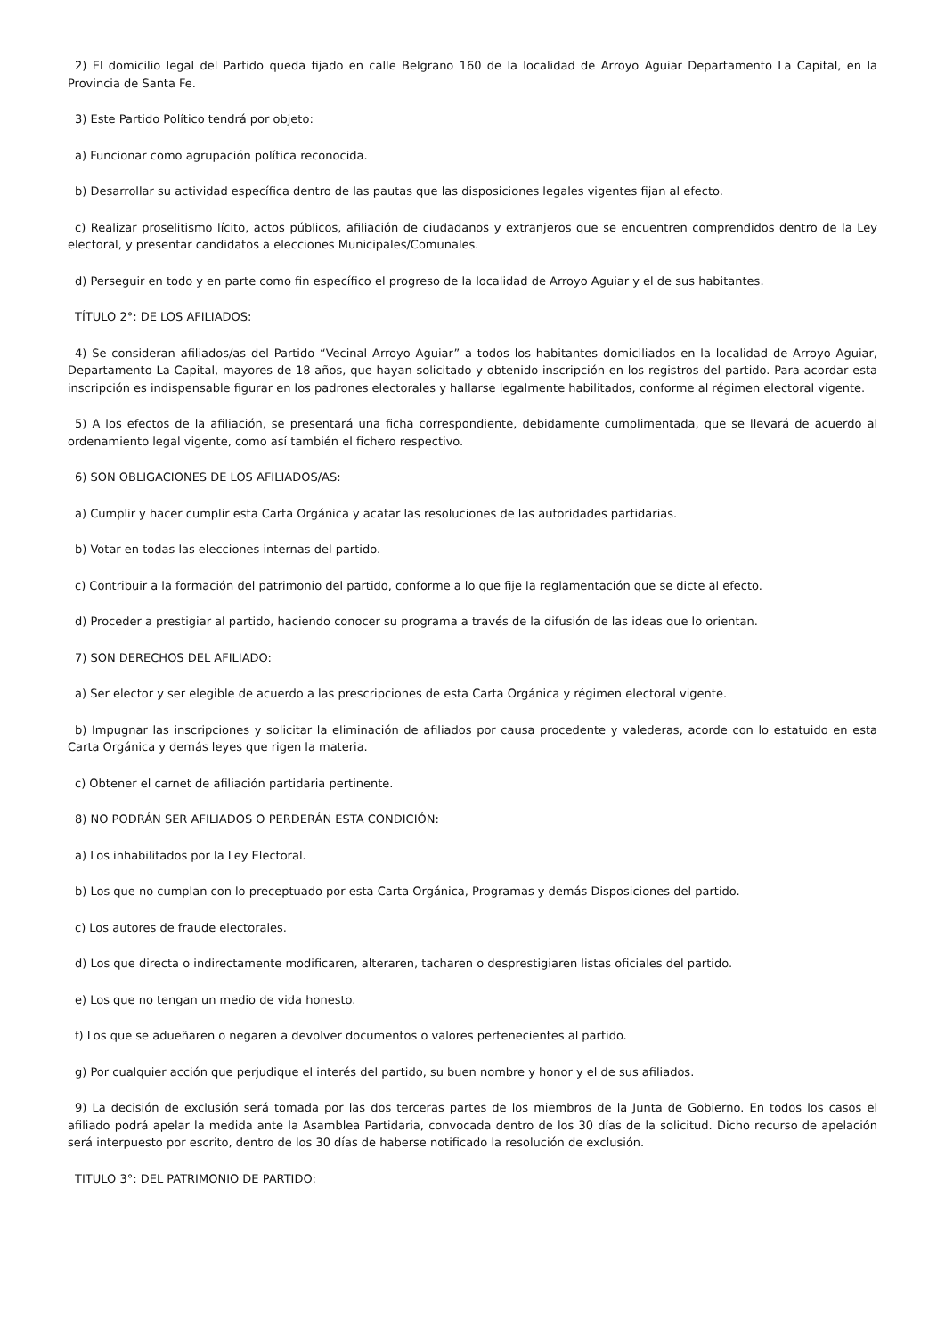2) El domicilio legal del Partido queda fijado en calle Belgrano 160 de la localidad de Arroyo Aguiar Departamento La Capital, en la Provincia de Santa Fe.
3) Este Partido Político tendrá por objeto:
a) Funcionar como agrupación política reconocida.
b) Desarrollar su actividad específica dentro de las pautas que las disposiciones legales vigentes fijan al efecto.
c) Realizar proselitismo lícito, actos públicos, afiliación de ciudadanos y extranjeros que se encuentren comprendidos dentro de la Ley electoral, y presentar candidatos a elecciones Municipales/Comunales.
d) Perseguir en todo y en parte como fin específico el progreso de la localidad de Arroyo Aguiar y el de sus habitantes.
TÍTULO 2°: DE LOS AFILIADOS:
4) Se consideran afiliados/as del Partido “Vecinal Arroyo Aguiar” a todos los habitantes domiciliados en la localidad de Arroyo Aguiar, Departamento La Capital, mayores de 18 años, que hayan solicitado y obtenido inscripción en los registros del partido. Para acordar esta inscripción es indispensable figurar en los padrones electorales y hallarse legalmente habilitados, conforme al régimen electoral vigente.
5) A los efectos de la afiliación, se presentará una ficha correspondiente, debidamente cumplimentada, que se llevará de acuerdo al ordenamiento legal vigente, como así también el fichero respectivo.
6) SON OBLIGACIONES DE LOS AFILIADOS/AS:
a) Cumplir y hacer cumplir esta Carta Orgánica y acatar las resoluciones de las autoridades partidarias.
b) Votar en todas las elecciones internas del partido.
c) Contribuir a la formación del patrimonio del partido, conforme a lo que fije la reglamentación que se dicte al efecto.
d) Proceder a prestigiar al partido, haciendo conocer su programa a través de la difusión de las ideas que lo orientan.
7) SON DERECHOS DEL AFILIADO:
a) Ser elector y ser elegible de acuerdo a las prescripciones de esta Carta Orgánica y régimen electoral vigente.
b) Impugnar las inscripciones y solicitar la eliminación de afiliados por causa procedente y valederas, acorde con lo estatuido en esta Carta Orgánica y demás leyes que rigen la materia.
c) Obtener el carnet de afiliación partidaria pertinente.
8) NO PODRÁN SER AFILIADOS O PERDERÁN ESTA CONDICIÓN:
a) Los inhabilitados por la Ley Electoral.
b) Los que no cumplan con lo preceptuado por esta Carta Orgánica, Programas y demás Disposiciones del partido.
c) Los autores de fraude electorales.
d) Los que directa o indirectamente modificaren, alteraren, tacharen o desprestigiaren listas oficiales del partido.
e) Los que no tengan un medio de vida honesto.
f) Los que se adueñaren o negaren a devolver documentos o valores pertenecientes al partido.
g) Por cualquier acción que perjudique el interés del partido, su buen nombre y honor y el de sus afiliados.
9) La decisión de exclusión será tomada por las dos terceras partes de los miembros de la Junta de Gobierno. En todos los casos el afiliado podrá apelar la medida ante la Asamblea Partidaria, convocada dentro de los 30 días de la solicitud. Dicho recurso de apelación será interpuesto por escrito, dentro de los 30 días de haberse notificado la resolución de exclusión.
TITULO 3°: DEL PATRIMONIO DE PARTIDO: